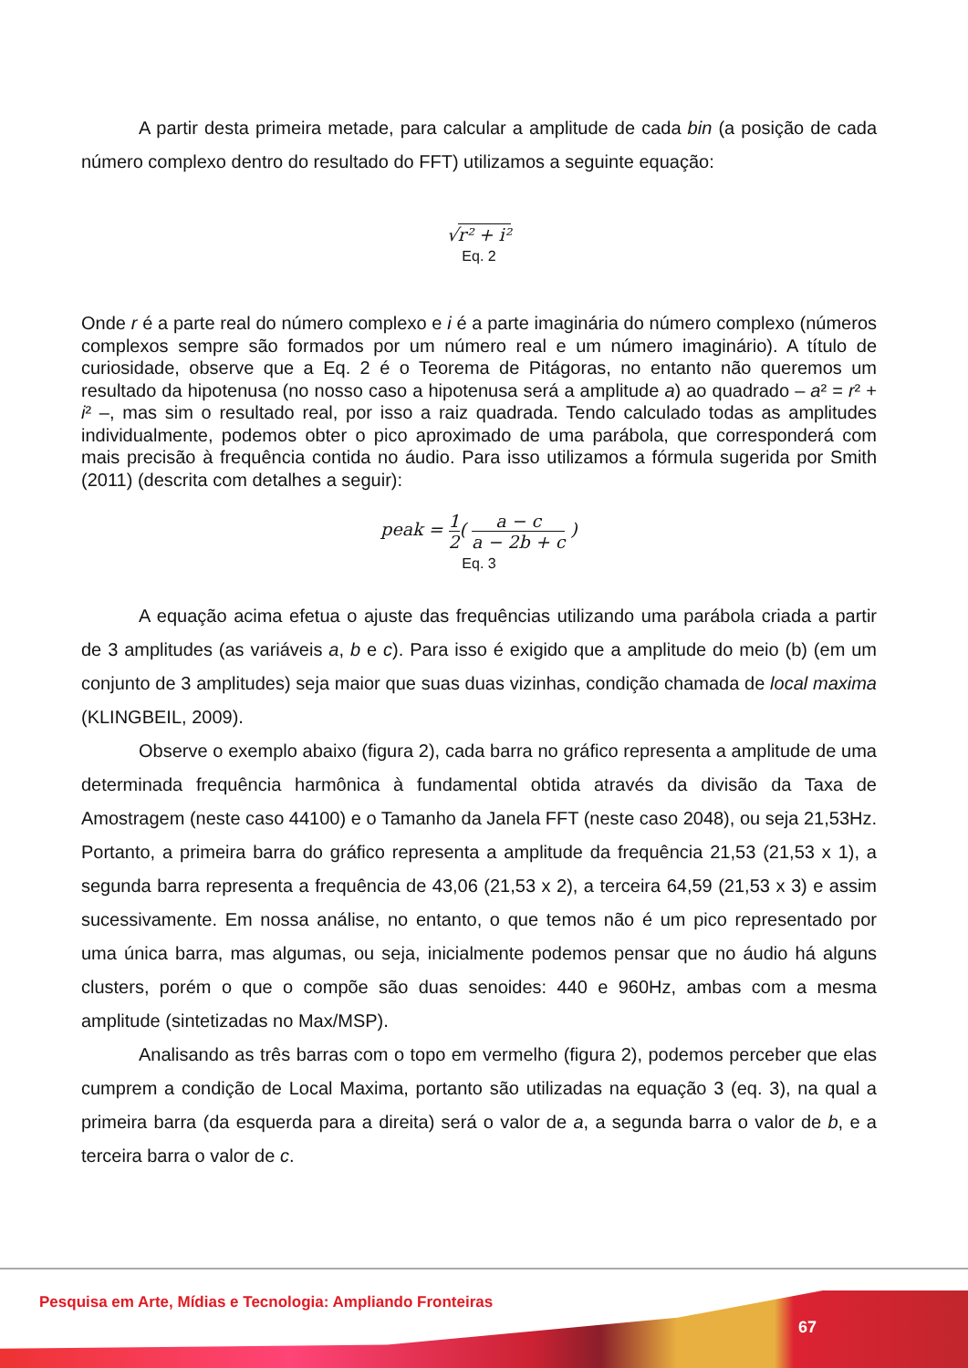A partir desta primeira metade, para calcular a amplitude de cada bin (a posição de cada número complexo dentro do resultado do FFT) utilizamos a seguinte equação:
√r² + i²
Eq. 2
Onde r é a parte real do número complexo e i é a parte imaginária do número complexo (números complexos sempre são formados por um número real e um número imaginário). A título de curiosidade, observe que a Eq. 2 é o Teorema de Pitágoras, no entanto não queremos um resultado da hipotenusa (no nosso caso a hipotenusa será a amplitude a) ao quadrado – a² = r² + i² –, mas sim o resultado real, por isso a raiz quadrada. Tendo calculado todas as amplitudes individualmente, podemos obter o pico aproximado de uma parábola, que corresponderá com mais precisão à frequência contida no áudio. Para isso utilizamos a fórmula sugerida por Smith (2011) (descrita com detalhes a seguir):
peak = 1 2( a − c a − 2b + c )
Eq. 3
A equação acima efetua o ajuste das frequências utilizando uma parábola criada a partir de 3 amplitudes (as variáveis a, b e c). Para isso é exigido que a amplitude do meio (b) (em um conjunto de 3 amplitudes) seja maior que suas duas vizinhas, condição chamada de local maxima (KLINGBEIL, 2009).
Observe o exemplo abaixo (figura 2), cada barra no gráfico representa a amplitude de uma determinada frequência harmônica à fundamental obtida através da divisão da Taxa de Amostragem (neste caso 44100) e o Tamanho da Janela FFT (neste caso 2048), ou seja 21,53Hz. Portanto, a primeira barra do gráfico representa a amplitude da frequência 21,53 (21,53 x 1), a segunda barra representa a frequência de 43,06 (21,53 x 2), a terceira 64,59 (21,53 x 3) e assim sucessivamente. Em nossa análise, no entanto, o que temos não é um pico representado por uma única barra, mas algumas, ou seja, inicialmente podemos pensar que no áudio há alguns clusters, porém o que o compõe são duas senoides: 440 e 960Hz, ambas com a mesma amplitude (sintetizadas no Max/MSP).
Analisando as três barras com o topo em vermelho (figura 2), podemos perceber que elas cumprem a condição de Local Maxima, portanto são utilizadas na equação 3 (eq. 3), na qual a primeira barra (da esquerda para a direita) será o valor de a, a segunda barra o valor de b, e a terceira barra o valor de c.
Pesquisa em Arte, Mídias e Tecnologia: Ampliando Fronteiras
67